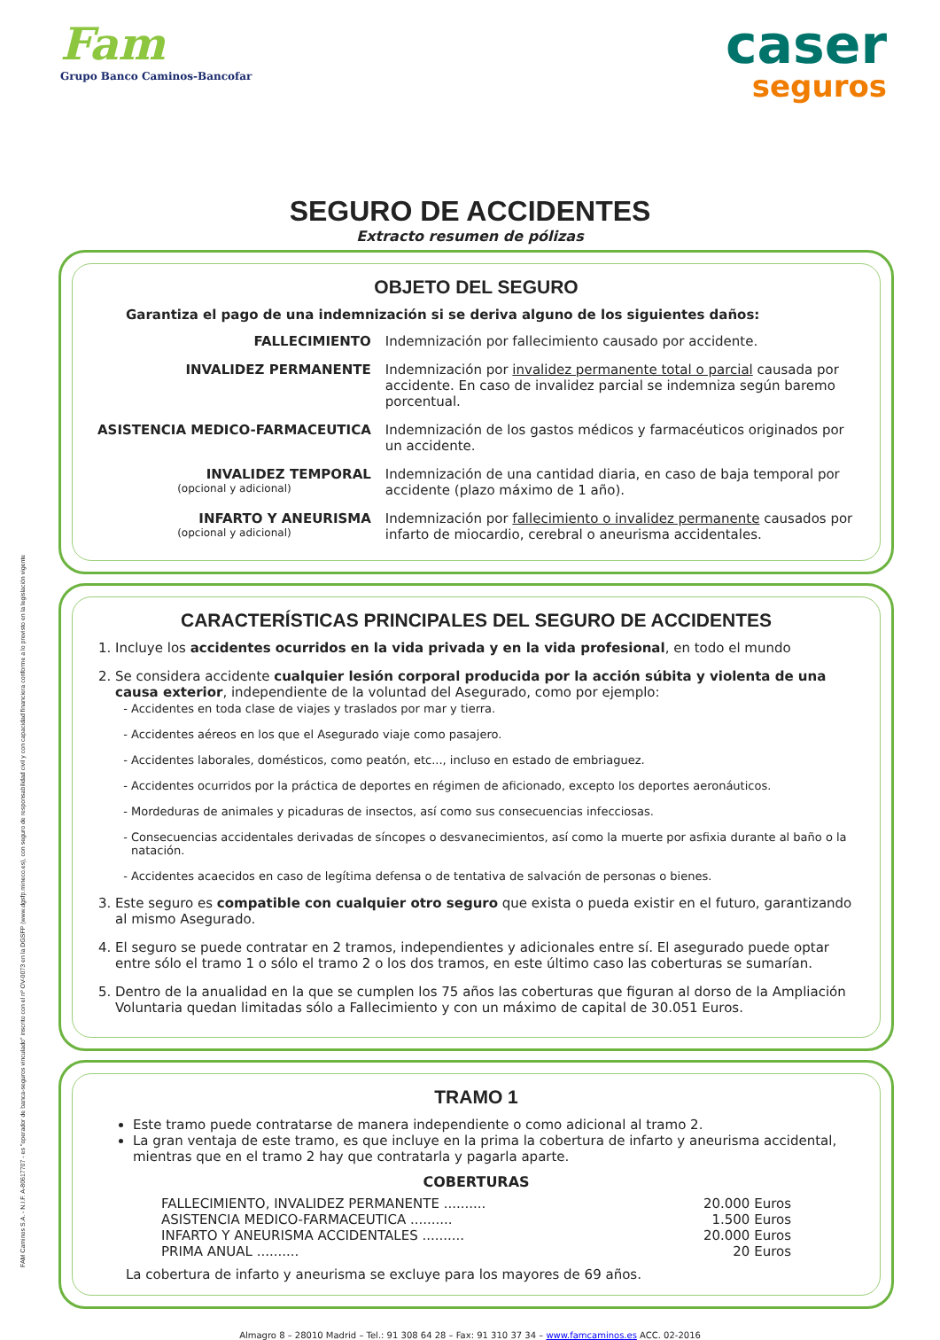FAM Caminos S.A. - N.I.F. A-80617707 - es "operador de banca-seguros vinculado" inscrito con el nº OV-0073 en la DGSFP (www.dgsfp.mineco.es), con seguro de responsabilidad civil y con capacidad financiera conforme a lo previsto en la legislación vigente
Fam
Grupo Banco Caminos-Bancofar
caser
seguros
SEGURO DE ACCIDENTES
Extracto resumen de pólizas
OBJETO DEL SEGURO
Garantiza el pago de una indemnización si se deriva alguno de los siguientes daños:
| FALLECIMIENTO | Indemnización por fallecimiento causado por accidente. |
| INVALIDEZ PERMANENTE | Indemnización por invalidez permanente total o parcial causada por accidente. En caso de invalidez parcial se indemniza según baremo porcentual. |
| ASISTENCIA MEDICO-FARMACEUTICA | Indemnización de los gastos médicos y farmacéuticos originados por un accidente. |
| INVALIDEZ TEMPORAL (opcional y adicional) | Indemnización de una cantidad diaria, en caso de baja temporal por accidente (plazo máximo de 1 año). |
| INFARTO Y ANEURISMA (opcional y adicional) | Indemnización por fallecimiento o invalidez permanente causados por infarto de miocardio, cerebral o aneurisma accidentales. |
CARACTERÍSTICAS PRINCIPALES DEL SEGURO DE ACCIDENTES
1. Incluye los accidentes ocurridos en la vida privada y en la vida profesional, en todo el mundo
2. Se considera accidente cualquier lesión corporal producida por la acción súbita y violenta de una causa exterior, independiente de la voluntad del Asegurado, como por ejemplo:
Accidentes en toda clase de viajes y traslados por mar y tierra.
Accidentes aéreos en los que el Asegurado viaje como pasajero.
Accidentes laborales, domésticos, como peatón, etc..., incluso en estado de embriaguez.
Accidentes ocurridos por la práctica de deportes en régimen de aficionado, excepto los deportes aeronáuticos.
Mordeduras de animales y picaduras de insectos, así como sus consecuencias infecciosas.
Consecuencias accidentales derivadas de síncopes o desvanecimientos, así como la muerte por asfixia durante al baño o la natación.
Accidentes acaecidos en caso de legítima defensa o de tentativa de salvación de personas o bienes.
3. Este seguro es compatible con cualquier otro seguro que exista o pueda existir en el futuro, garantizando al mismo Asegurado.
4. El seguro se puede contratar en 2 tramos, independientes y adicionales entre sí. El asegurado puede optar entre sólo el tramo 1 o sólo el tramo 2 o los dos tramos, en este último caso las coberturas se sumarían.
5. Dentro de la anualidad en la que se cumplen los 75 años las coberturas que figuran al dorso de la Ampliación Voluntaria quedan limitadas sólo a Fallecimiento y con un máximo de capital de 30.051 Euros.
TRAMO 1
Este tramo puede contratarse de manera independiente o como adicional al tramo 2.
La gran ventaja de este tramo, es que incluye en la prima la cobertura de infarto y aneurisma accidental, mientras que en el tramo 2 hay que contratarla y pagarla aparte.
COBERTURAS
FALLECIMIENTO, INVALIDEZ PERMANENTE .......... 20.000 Euros
ASISTENCIA MEDICO-FARMACEUTICA .......... 1.500 Euros
INFARTO Y ANEURISMA ACCIDENTALES .......... 20.000 Euros
PRIMA ANUAL .......... 20 Euros
La cobertura de infarto y aneurisma se excluye para los mayores de 69 años.
Almagro 8 – 28010 Madrid – Tel.: 91 308 64 28 – Fax: 91 310 37 34 – www.famcaminos.es ACC. 02-2016